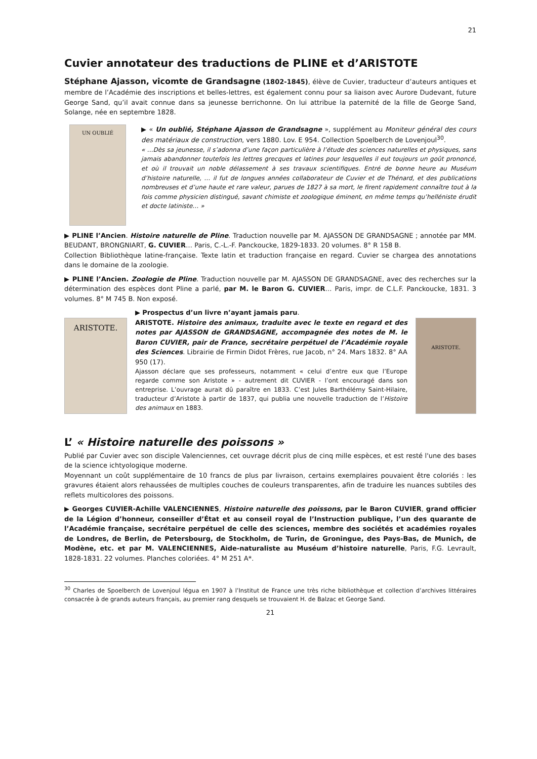21
Cuvier annotateur des traductions de PLINE et d’ARISTOTE
Stéphane Ajasson, vicomte de Grandsagne (1802-1845), élève de Cuvier, traducteur d’auteurs antiques et membre de l’Académie des inscriptions et belles-lettres, est également connu pour sa liaison avec Aurore Dudevant, future George Sand, qu’il avait connue dans sa jeunesse berrichonne. On lui attribue la paternité de la fille de George Sand, Solange, née en septembre 1828.
UN OUBLIÉ
▶ « Un oublié, Stéphane Ajasson de Grandsagne », supplément au Moniteur général des cours des matériaux de construction, vers 1880. Lov. E 954. Collection Spoelberch de Lovenjoul<sup>30</sup>.
« …Dès sa jeunesse, il s’adonna d’une façon particulière à l’étude des sciences naturelles et physiques, sans jamais abandonner toutefois les lettres grecques et latines pour lesquelles il eut toujours un goût prononcé, et où il trouvait un noble délassement à ses travaux scientifiques. Entré de bonne heure au Muséum d’histoire naturelle, … il fut de longues années collaborateur de Cuvier et de Thénard, et des publications nombreuses et d’une haute et rare valeur, parues de 1827 à sa mort, le firent rapidement connaître tout à la fois comme physicien distingué, savant chimiste et zoologique éminent, en même temps qu’helléniste érudit et docte latiniste… »
▶ PLINE l’Ancien. Histoire naturelle de Pline. Traduction nouvelle par M. AJASSON DE GRANDSAGNE ; annotée par MM. BEUDANT, BRONGNIART, G. CUVIER… Paris, C.-L.-F. Panckoucke, 1829-1833. 20 volumes. 8° R 158 B.
Collection Bibliothèque latine-française. Texte latin et traduction française en regard. Cuvier se chargea des annotations dans le domaine de la zoologie.
▶ PLINE l’Ancien. Zoologie de Pline. Traduction nouvelle par M. AJASSON DE GRANDSAGNE, avec des recherches sur la détermination des espèces dont Pline a parlé, par M. le Baron G. CUVIER… Paris, impr. de C.L.F. Panckoucke, 1831. 3 volumes. 8° M 745 B. Non exposé.
ARISTOTE.
▶ Prospectus d’un livre n’ayant jamais paru.
ARISTOTE. Histoire des animaux, traduite avec le texte en regard et des notes par AJASSON de GRANDSAGNE, accompagnée des notes de M. le Baron CUVIER, pair de France, secrétaire perpétuel de l’Académie royale des Sciences. Librairie de Firmin Didot Frères, rue Jacob, n° 24. Mars 1832. 8° AA 950 (17).
Ajasson déclare que ses professeurs, notamment « celui d’entre eux que l’Europe regarde comme son Aristote » - autrement dit CUVIER - l’ont encouragé dans son entreprise. L’ouvrage aurait dû paraître en 1833. C’est Jules Barthélémy Saint-Hilaire, traducteur d’Aristote à partir de 1837, qui publia une nouvelle traduction de l’Histoire des animaux en 1883.
ARISTOTE.
L’ « Histoire naturelle des poissons »
Publié par Cuvier avec son disciple Valenciennes, cet ouvrage décrit plus de cinq mille espèces, et est resté l'une des bases de la science ichtyologique moderne.
Moyennant un coût supplémentaire de 10 francs de plus par livraison, certains exemplaires pouvaient être coloriés : les gravures étaient alors rehaussées de multiples couches de couleurs transparentes, afin de traduire les nuances subtiles des reflets multicolores des poissons.
▶ Georges CUVIER-Achille VALENCIENNES, Histoire naturelle des poissons, par le Baron CUVIER, grand officier de la Légion d’honneur, conseiller d’État et au conseil royal de l’Instruction publique, l’un des quarante de l’Académie française, secrétaire perpétuel de celle des sciences, membre des sociétés et académies royales de Londres, de Berlin, de Petersbourg, de Stockholm, de Turin, de Groningue, des Pays-Bas, de Munich, de Modène, etc. et par M. VALENCIENNES, Aide-naturaliste au Muséum d’histoire naturelle, Paris, F.G. Levrault, 1828-1831. 22 volumes. Planches coloriées. 4° M 251 A*.
<sup>30</sup> Charles de Spoelberch de Lovenjoul légua en 1907 à l’Institut de France une très riche bibliothèque et collection d’archives littéraires consacrée à de grands auteurs français, au premier rang desquels se trouvaient H. de Balzac et George Sand.
21